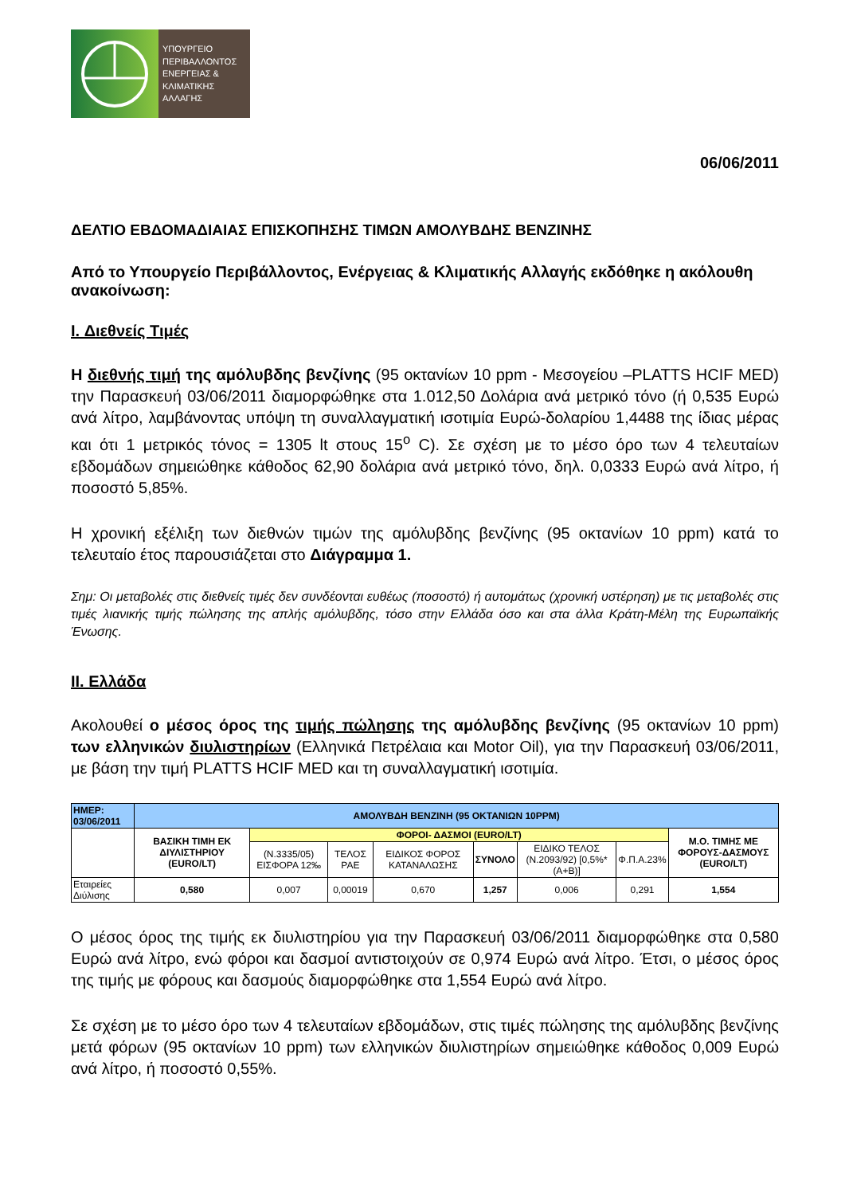ΥΠΟΥΡΓΕΙΟ
ΠΕΡΙΒΑΛΛΟΝΤΟΣ
ΕΝΕΡΓΕΙΑΣ &
ΚΛΙΜΑΤΙΚΗΣ
ΑΛΛΑΓΗΣ
06/06/2011
ΔΕΛΤΙΟ ΕΒΔΟΜΑΔΙΑΙΑΣ ΕΠΙΣΚΟΠΗΣΗΣ ΤΙΜΩΝ ΑΜΟΛΥΒΔΗΣ ΒΕΝΖΙΝΗΣ
Από το Υπουργείο Περιβάλλοντος, Ενέργειας & Κλιματικής Αλλαγής εκδόθηκε η ακόλουθη ανακοίνωση:
I. Διεθνείς Τιμές
Η διεθνής τιμή της αμόλυβδης βενζίνης (95 οκτανίων 10 ppm - Μεσογείου –PLATTS HCIF MED) την Παρασκευή 03/06/2011 διαμορφώθηκε στα 1.012,50 Δολάρια ανά μετρικό τόνο (ή 0,535 Ευρώ ανά λίτρο, λαμβάνοντας υπόψη τη συναλλαγματική ισοτιμία Ευρώ-δολαρίου 1,4488 της ίδιας μέρας και ότι 1 μετρικός τόνος = 1305 lt στους 15<sup>o</sup> C). Σε σχέση με το μέσο όρο των 4 τελευταίων εβδομάδων σημειώθηκε κάθοδος 62,90 δολάρια ανά μετρικό τόνο, δηλ. 0,0333 Ευρώ ανά λίτρο, ή ποσοστό 5,85%.
Η χρονική εξέλιξη των διεθνών τιμών της αμόλυβδης βενζίνης (95 οκτανίων 10 ppm) κατά το τελευταίο έτος παρουσιάζεται στο Διάγραμμα 1.
Σημ: Οι μεταβολές στις διεθνείς τιμές δεν συνδέονται ευθέως (ποσοστό) ή αυτομάτως (χρονική υστέρηση) με τις μεταβολές στις τιμές λιανικής τιμής πώλησης της απλής αμόλυβδης, τόσο στην Ελλάδα όσο και στα άλλα Κράτη-Μέλη της Ευρωπαϊκής Ένωσης.
II. Ελλάδα
Ακολουθεί ο μέσος όρος της τιμής πώλησης της αμόλυβδης βενζίνης (95 οκτανίων 10 ppm) των ελληνικών διυλιστηρίων (Ελληνικά Πετρέλαια και Motor Oil), για την Παρασκευή 03/06/2011, με βάση την τιμή PLATTS HCIF MED και τη συναλλαγματική ισοτιμία.
| ΗΜΕΡ: 03/06/2011 | ΑΜΟΛΥΒΔΗ ΒΕΝΖΙΝΗ (95 ΟΚΤΑΝΙΩΝ 10PPM) | | | | | | | |
| | ΒΑΣΙΚΗ ΤΙΜΗ ΕΚ ΔΙΥΛΙΣΤΗΡΙΟΥ (EURO/LT) | ΦΟΡΟΙ- ΔΑΣΜΟΙ (EURO/LT) | | | | | | Μ.Ο. ΤΙΜΗΣ ΜΕ ΦΟΡΟΥΣ-ΔΑΣΜΟΥΣ (EURO/LT) |
| | | (Ν.3335/05) ΕΙΣΦΟΡΑ 12‰ | ΤΕΛΟΣ ΡΑΕ | ΕΙΔΙΚΟΣ ΦΟΡΟΣ ΚΑΤΑΝΑΛΩΣΗΣ | ΣΥΝΟΛΟ | ΕΙΔΙΚΟ ΤΕΛΟΣ (Ν.2093/92) [0,5%*(Α+Β)] | Φ.Π.Α.23% | |
| Εταιρείες Διύλισης | 0,580 | 0,007 | 0,00019 | 0,670 | 1,257 | 0,006 | 0,291 | 1,554 |
Ο μέσος όρος της τιμής εκ διυλιστηρίου για την Παρασκευή 03/06/2011 διαμορφώθηκε στα 0,580 Ευρώ ανά λίτρο, ενώ φόροι και δασμοί αντιστοιχούν σε 0,974 Ευρώ ανά λίτρο. Έτσι, ο μέσος όρος της τιμής με φόρους και δασμούς διαμορφώθηκε στα 1,554 Ευρώ ανά λίτρο.
Σε σχέση με το μέσο όρο των 4 τελευταίων εβδομάδων, στις τιμές πώλησης της αμόλυβδης βενζίνης μετά φόρων (95 οκτανίων 10 ppm) των ελληνικών διυλιστηρίων σημειώθηκε κάθοδος 0,009 Ευρώ ανά λίτρο, ή ποσοστό 0,55%.